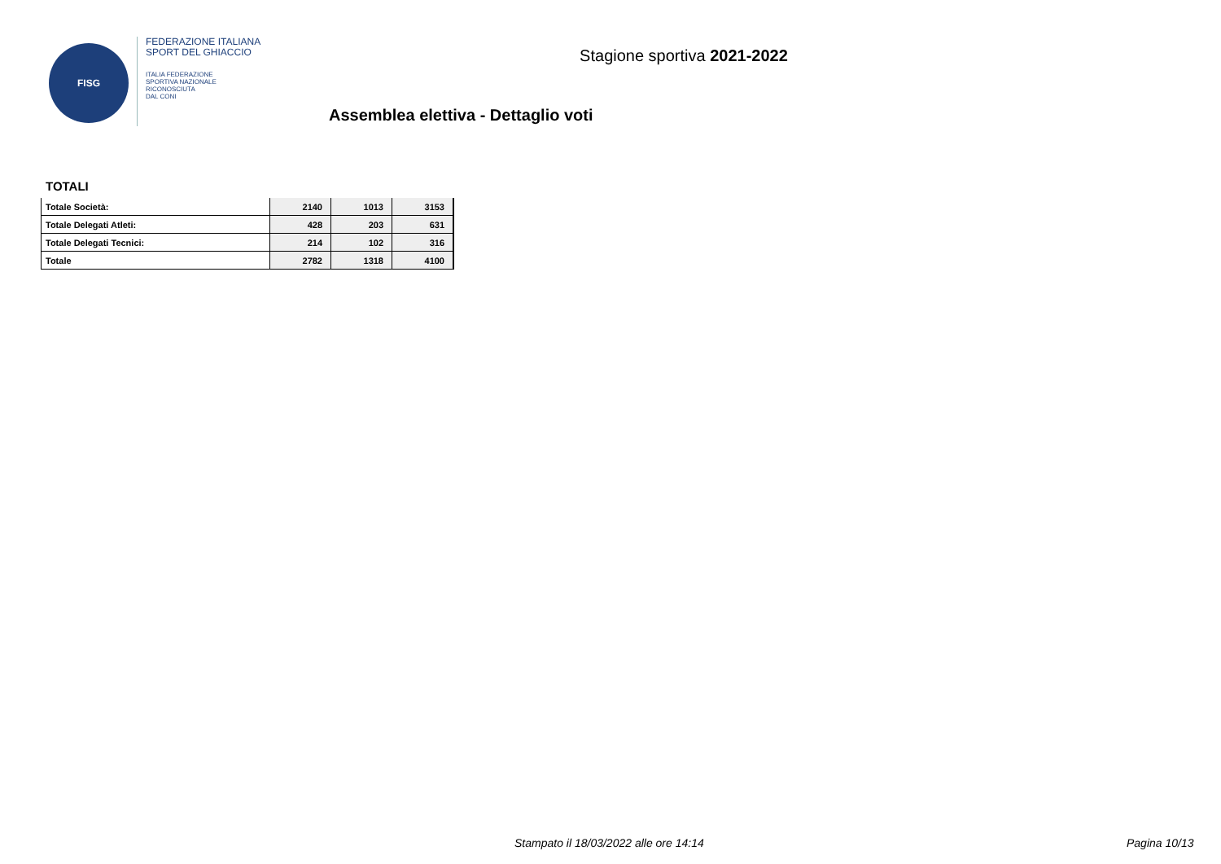FISG
FEDERAZIONE ITALIANA
SPORT DEL GHIACCIO
ITALIA FEDERAZIONE
SPORTIVA NAZIONALE
RICONOSCIUTA
DAL CONI
Stagione sportiva 2021-2022
Assemblea elettiva - Dettaglio voti
TOTALI
| Totale Società: | 2140 | 1013 | 3153 |
| Totale Delegati Atleti: | 428 | 203 | 631 |
| Totale Delegati Tecnici: | 214 | 102 | 316 |
| Totale | 2782 | 1318 | 4100 |
Stampato il 18/03/2022 alle ore 14:14 Pagina 10/13